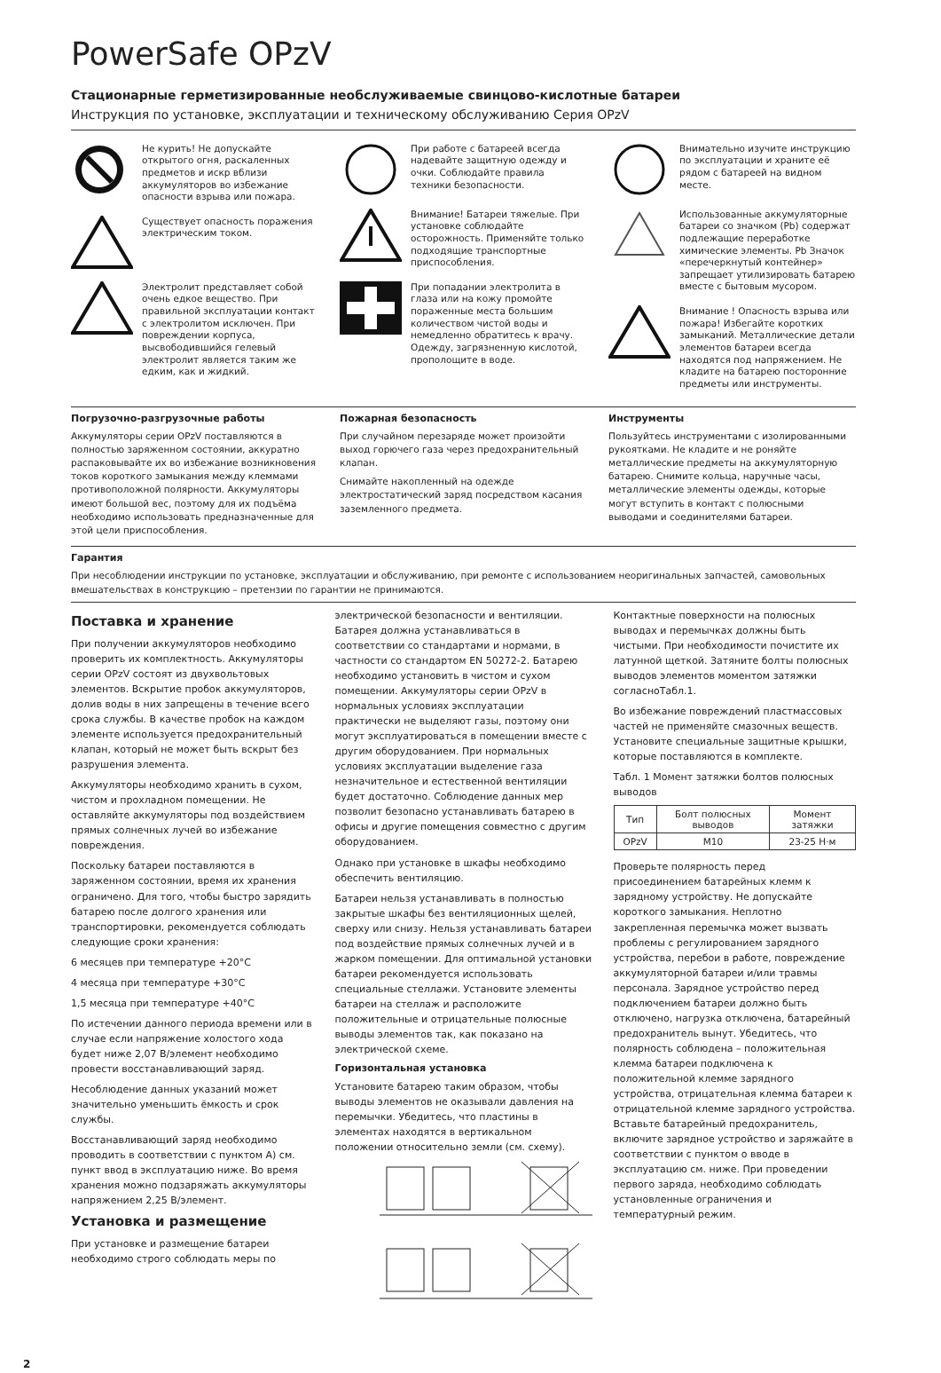PowerSafe OPzV
Стационарные герметизированные необслуживаемые свинцово-кислотные батареи
Инструкция по установке, эксплуатации и техническому обслуживанию Серия OPzV
Не курить! Не допускайте открытого огня, раскаленных предметов и искр вблизи аккумуляторов во избежание опасности взрыва или пожара.
Существует опасность поражения электрическим током.
Электролит представляет собой очень едкое вещество. При правильной эксплуатации контакт с электролитом исключен. При повреждении корпуса, высвободившийся гелевый электролит является таким же едким, как и жидкий.
При работе с батареей всегда надевайте защитную одежду и очки. Соблюдайте правила техники безопасности.
Внимание! Батареи тяжелые. При установке соблюдайте осторожность. Применяйте только подходящие транспортные приспособления.
При попадании электролита в глаза или на кожу промойте пораженные места большим количеством чистой воды и немедленно обратитесь к врачу. Одежду, загрязненную кислотой, прополощите в воде.
Внимательно изучите инструкцию по эксплуатации и храните её рядом с батареей на видном месте.
Использованные аккумуляторные батареи со значком (Pb) содержат подлежащие переработке химические элементы. Pb Значок «перечеркнутый контейнер» запрещает утилизировать батарею вместе с бытовым мусором.
Внимание ! Опасность взрыва или пожара! Избегайте коротких замыканий. Металлические детали элементов батареи всегда находятся под напряжением. Не кладите на батарею посторонние предметы или инструменты.
Погрузочно-разгрузочные работы
Аккумуляторы серии OPzV поставляются в полностью заряженном состоянии, аккуратно распаковывайте их во избежание возникновения токов короткого замыкания между клеммами противоположной полярности. Аккумуляторы имеют большой вес, поэтому для их подъёма необходимо использовать предназначенные для этой цели приспособления.
Пожарная безопасность
При случайном перезаряде может произойти выход горючего газа через предохранительный клапан.
Снимайте накопленный на одежде электростатический заряд посредством касания заземленного предмета.
Инструменты
Пользуйтесь инструментами с изолированными рукоятками. Не кладите и не роняйте металлические предметы на аккумуляторную батарею. Снимите кольца, наручные часы, металлические элементы одежды, которые могут вступить в контакт с полюсными выводами и соединителями батареи.
Гарантия
При несоблюдении инструкции по установке, эксплуатации и обслуживанию, при ремонте с использованием неоригинальных запчастей, самовольных вмешательствах в конструкцию – претензии по гарантии не принимаются.
Поставка и хранение
При получении аккумуляторов необходимо проверить их комплектность. Аккумуляторы серии OPzV состоят из двухвольтовых элементов. Вскрытие пробок аккумуляторов, долив воды в них запрещены в течение всего срока службы. В качестве пробок на каждом элементе используется предохранительный клапан, который не может быть вскрыт без разрушения элемента.
Аккумуляторы необходимо хранить в сухом, чистом и прохладном помещении. Не оставляйте аккумуляторы под воздействием прямых солнечных лучей во избежание повреждения.
Поскольку батареи поставляются в заряженном состоянии, время их хранения ограничено. Для того, чтобы быстро зарядить батарею после долгого хранения или транспортировки, рекомендуется соблюдать следующие сроки хранения:
6 месяцев при температуре +20°C
4 месяца при температуре +30°C
1,5 месяца при температуре +40°C
По истечении данного периода времени или в случае если напряжение холостого хода будет ниже 2,07 В/элемент необходимо провести восстанавливающий заряд.
Несоблюдение данных указаний может значительно уменьшить ёмкость и срок службы.
Восстанавливающий заряд необходимо проводить в соответствии с пунктом А) см. пункт ввод в эксплуатацию ниже. Во время хранения можно подзаряжать аккумуляторы напряжением 2,25 В/элемент.
Установка и размещение
При установке и размещение батареи необходимо строго соблюдать меры по
электрической безопасности и вентиляции. Батарея должна устанавливаться в соответствии со стандартами и нормами, в частности со стандартом EN 50272-2. Батарею необходимо установить в чистом и сухом помещении. Аккумуляторы серии OPzV в нормальных условиях эксплуатации практически не выделяют газы, поэтому они могут эксплуатироваться в помещении вместе с другим оборудованием. При нормальных условиях эксплуатации выделение газа незначительное и естественной вентиляции будет достаточно. Соблюдение данных мер позволит безопасно устанавливать батарею в офисы и другие помещения совместно с другим оборудованием.
Однако при установке в шкафы необходимо обеспечить вентиляцию.
Батареи нельзя устанавливать в полностью закрытые шкафы без вентиляционных щелей, сверху или снизу. Нельзя устанавливать батареи под воздействие прямых солнечных лучей и в жарком помещении. Для оптимальной установки батареи рекомендуется использовать специальные стеллажи. Установите элементы батареи на стеллаж и расположите положительные и отрицательные полюсные выводы элементов так, как показано на электрической схеме.
Горизонтальная установка
Установите батарею таким образом, чтобы выводы элементов не оказывали давления на перемычки. Убедитесь, что пластины в элементах находятся в вертикальном положении относительно земли (см. схему).
Контактные поверхности на полюсных выводах и перемычках должны быть чистыми. При необходимости почистите их латунной щеткой. Затяните болты полюсных выводов элементов моментом затяжки согласноТабл.1.
Во избежание повреждений пластмассовых частей не применяйте смазочных веществ. Установите специальные защитные крышки, которые поставляются в комплекте.
Табл. 1 Момент затяжки болтов полюсных выводов
| Тип | Болт полюсных выводов | Момент затяжки |
| --- | --- | --- |
| OPzV | M10 | 23-25 Н·м |
Проверьте полярность перед присоединением батарейных клемм к зарядному устройству. Не допускайте короткого замыкания. Неплотно закрепленная перемычка может вызвать проблемы с регулированием зарядного устройства, перебои в работе, повреждение аккумуляторной батареи и/или травмы персонала. Зарядное устройство перед подключением батареи должно быть отключено, нагрузка отключена, батарейный предохранитель вынут. Убедитесь, что полярность соблюдена – положительная клемма батареи подключена к положительной клемме зарядного устройства, отрицательная клемма батареи к отрицательной клемме зарядного устройства. Вставьте батарейный предохранитель, включите зарядное устройство и заряжайте в соответствии с пунктом о вводе в эксплуатацию см. ниже. При проведении первого заряда, необходимо соблюдать установленные ограничения и температурный режим.
2